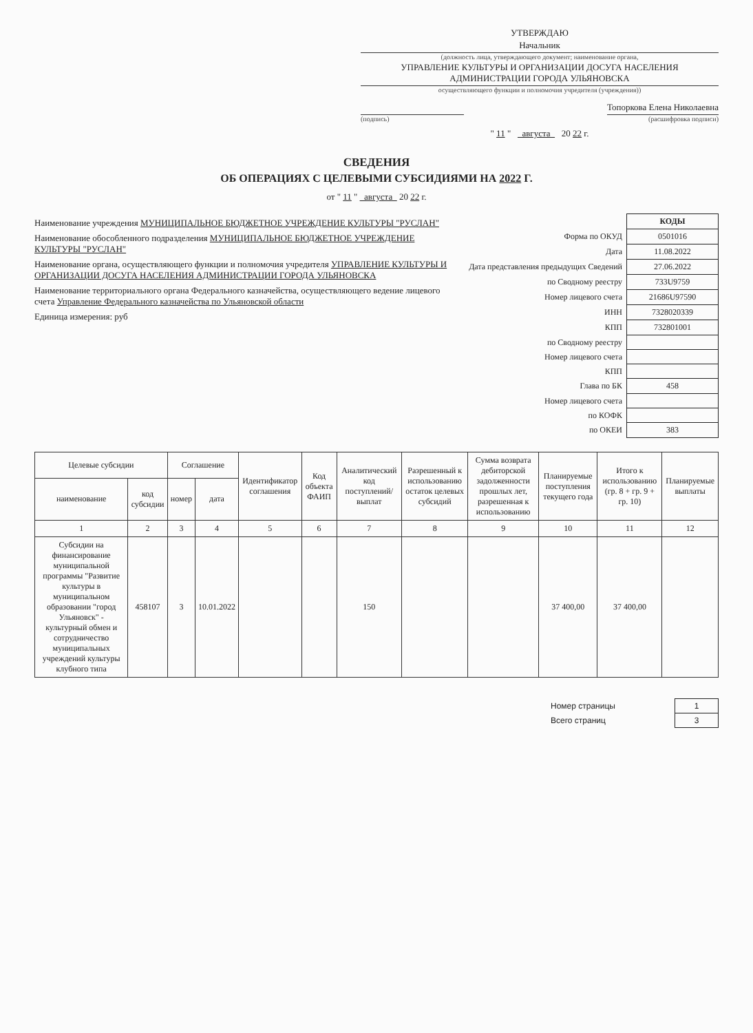УТВЕРЖДАЮ
Начальник
(должность лица, утверждающего документ; наименование органа,
УПРАВЛЕНИЕ КУЛЬТУРЫ И ОРГАНИЗАЦИИ ДОСУГА НАСЕЛЕНИЯ АДМИНИСТРАЦИИ ГОРОДА УЛЬЯНОВСКА
осуществляющего функции и полномочия учредителя (учреждения))
Топоркова Елена Николаевна
(подпись) (расшифровка подписи)
" 11 " августа 20 22 г.
СВЕДЕНИЯ
ОБ ОПЕРАЦИЯХ С ЦЕЛЕВЫМИ СУБСИДИЯМИ НА 2022 Г.
от " 11 " августа 20 22 г.
Наименование учреждения МУНИЦИПАЛЬНОЕ БЮДЖЕТНОЕ УЧРЕЖДЕНИЕ КУЛЬТУРЫ "РУСЛАН"
Наименование обособленного подразделения МУНИЦИПАЛЬНОЕ БЮДЖЕТНОЕ УЧРЕЖДЕНИЕ КУЛЬТУРЫ "РУСЛАН"
Наименование органа, осуществляющего функции и полномочия учредителя УПРАВЛЕНИЕ КУЛЬТУРЫ И ОРГАНИЗАЦИИ ДОСУГА НАСЕЛЕНИЯ АДМИНИСТРАЦИИ ГОРОДА УЛЬЯНОВСКА
Наименование территориального органа Федерального казначейства, осуществляющего ведение лицевого счета Управление Федерального казначейства по Ульяновской области
Единица измерения: руб
| | КОДЫ |
| Форма по ОКУД | 0501016 |
| Дата | 11.08.2022 |
| Дата представления предыдущих Сведений | 27.06.2022 |
| по Сводному реестру | 733U9759 |
| Номер лицевого счета | 21686U97590 |
| ИНН | 7328020339 |
| КПП | 732801001 |
| по Сводному реестру | |
| Номер лицевого счета | |
| КПП | |
| Глава по БК | 458 |
| Номер лицевого счета | |
| по КОФК | |
| по ОКЕИ | 383 |
| Целевые субсидии | | Соглашение | | Идентификатор соглашения | Код объекта ФАИП | Аналитический код поступлений/выплат | Разрешенный к использованию остаток целевых субсидий | Сумма возврата дебиторской задолженности прошлых лет, разрешенная к использованию | Планируемые поступления текущего года | Итого к использованию (гр. 8 + гр. 9 + гр. 10) | Планируемые выплаты |
| --- | --- | --- | --- | --- | --- | --- | --- | --- | --- | --- | --- |
| наименование | код субсидии | номер | дата | | | | | | | | |
| 1 | 2 | 3 | 4 | 5 | 6 | 7 | 8 | 9 | 10 | 11 | 12 |
| Субсидии на финансирование муниципальной программы "Развитие культуры в муниципальном образовании "город Ульяновск" - культурный обмен и сотрудничество муниципальных учреждений культуры клубного типа | 458107 | 3 | 10.01.2022 | | | 150 | | | 37 400,00 | 37 400,00 | |
| Номер страницы | 1 |
| Всего страниц | 3 |